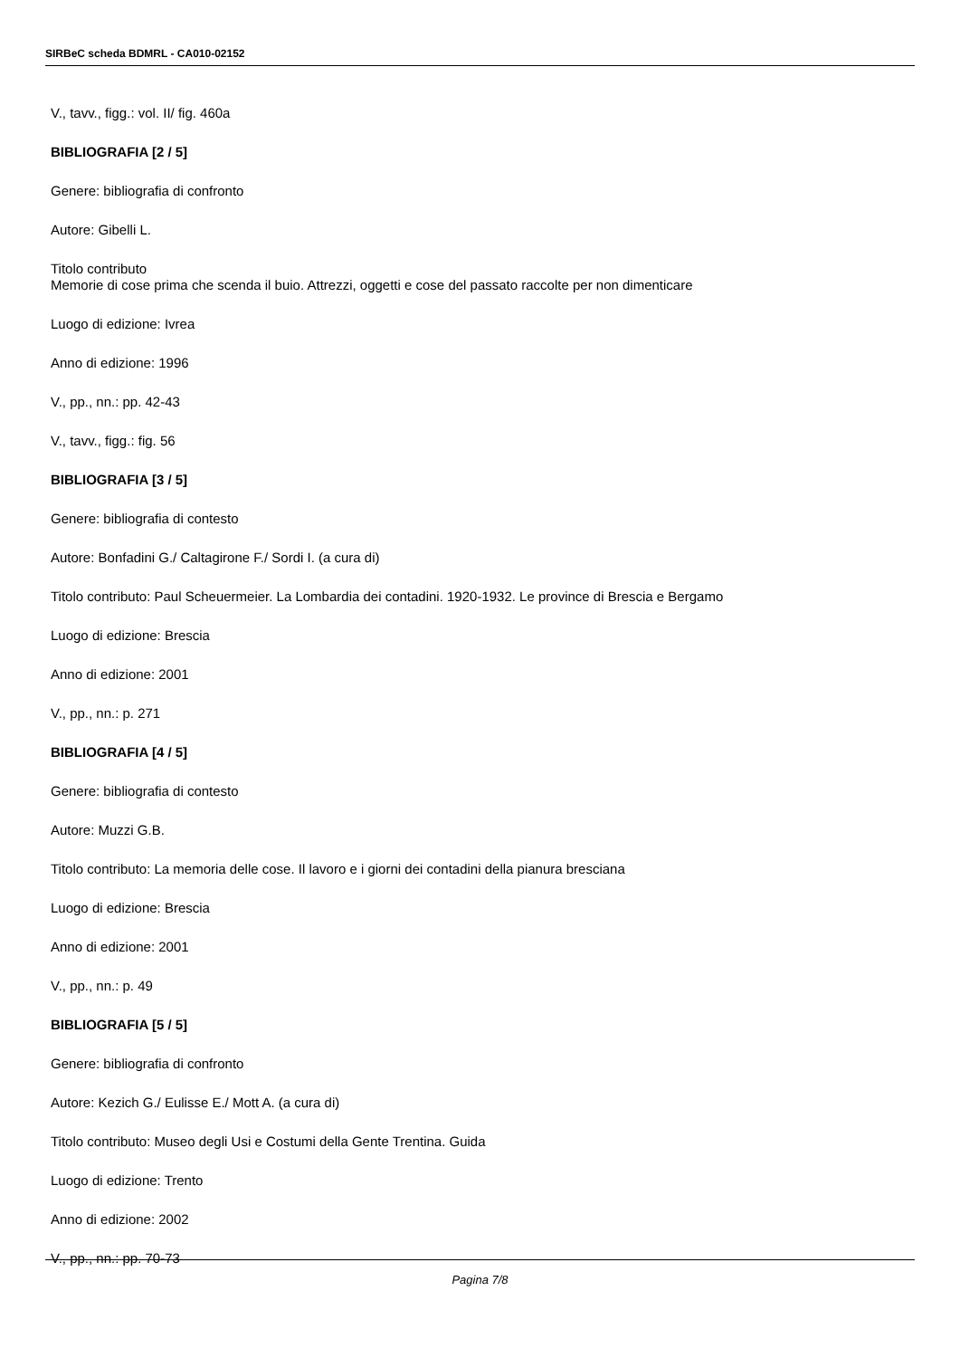SIRBeC scheda BDMRL - CA010-02152
V., tavv., figg.: vol. II/ fig. 460a
BIBLIOGRAFIA [2 / 5]
Genere: bibliografia di confronto
Autore: Gibelli L.
Titolo contributo
Memorie di cose prima che scenda il buio. Attrezzi, oggetti e cose del passato raccolte per non dimenticare
Luogo di edizione: Ivrea
Anno di edizione: 1996
V., pp., nn.: pp. 42-43
V., tavv., figg.: fig. 56
BIBLIOGRAFIA [3 / 5]
Genere: bibliografia di contesto
Autore: Bonfadini G./ Caltagirone F./ Sordi I. (a cura di)
Titolo contributo: Paul Scheuermeier. La Lombardia dei contadini. 1920-1932. Le province di Brescia e Bergamo
Luogo di edizione: Brescia
Anno di edizione: 2001
V., pp., nn.: p. 271
BIBLIOGRAFIA [4 / 5]
Genere: bibliografia di contesto
Autore: Muzzi G.B.
Titolo contributo: La memoria delle cose. Il lavoro e i giorni dei contadini della pianura bresciana
Luogo di edizione: Brescia
Anno di edizione: 2001
V., pp., nn.: p. 49
BIBLIOGRAFIA [5 / 5]
Genere: bibliografia di confronto
Autore: Kezich G./ Eulisse E./ Mott A. (a cura di)
Titolo contributo: Museo degli Usi e Costumi della Gente Trentina. Guida
Luogo di edizione: Trento
Anno di edizione: 2002
V., pp., nn.: pp. 70-73
Pagina 7/8